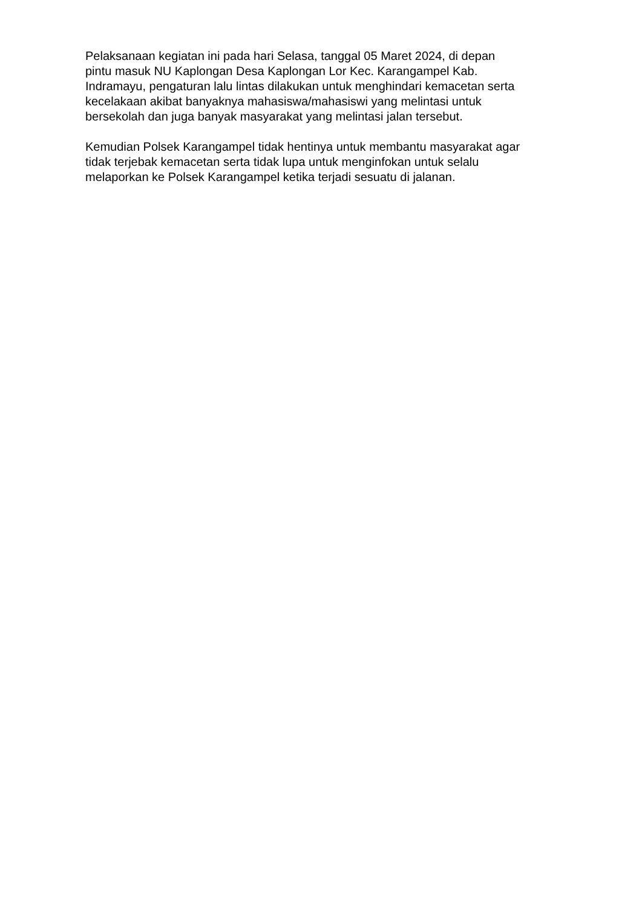Pelaksanaan kegiatan ini pada hari Selasa, tanggal 05 Maret 2024, di depan
pintu masuk NU Kaplongan Desa Kaplongan Lor Kec. Karangampel Kab.
Indramayu, pengaturan lalu lintas dilakukan untuk menghindari kemacetan serta
kecelakaan akibat banyaknya mahasiswa/mahasiswi yang melintasi untuk
bersekolah dan juga banyak masyarakat yang melintasi jalan tersebut.
Kemudian Polsek Karangampel tidak hentinya untuk membantu masyarakat agar
tidak terjebak kemacetan serta tidak lupa untuk menginfokan untuk selalu
melaporkan ke Polsek Karangampel ketika terjadi sesuatu di jalanan.